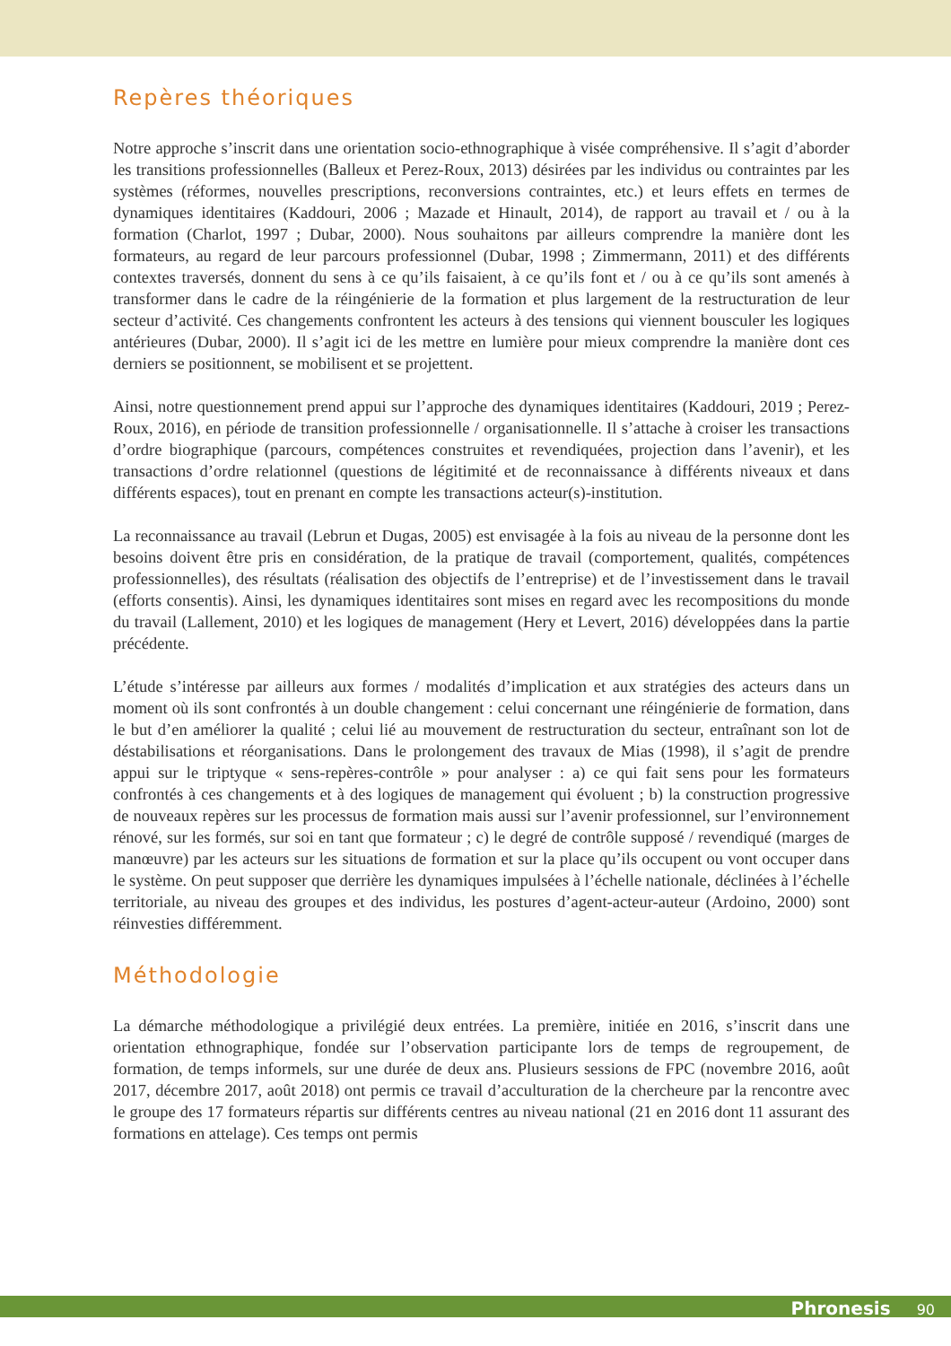Repères théoriques
Notre approche s’inscrit dans une orientation socio-ethnographique à visée compréhensive. Il s’agit d’aborder les transitions professionnelles (Balleux et Perez-Roux, 2013) désirées par les individus ou contraintes par les systèmes (réformes, nouvelles prescriptions, reconversions contraintes, etc.) et leurs effets en termes de dynamiques identitaires (Kaddouri, 2006 ; Mazade et Hinault, 2014), de rapport au travail et / ou à la formation (Charlot, 1997 ; Dubar, 2000). Nous souhaitons par ailleurs comprendre la manière dont les formateurs, au regard de leur parcours professionnel (Dubar, 1998 ; Zimmermann, 2011) et des différents contextes traversés, donnent du sens à ce qu’ils faisaient, à ce qu’ils font et / ou à ce qu’ils sont amenés à transformer dans le cadre de la réingénierie de la formation et plus largement de la restructuration de leur secteur d’activité. Ces changements confrontent les acteurs à des tensions qui viennent bousculer les logiques antérieures (Dubar, 2000). Il s’agit ici de les mettre en lumière pour mieux comprendre la manière dont ces derniers se positionnent, se mobilisent et se projettent.
Ainsi, notre questionnement prend appui sur l’approche des dynamiques identitaires (Kaddouri, 2019 ; Perez-Roux, 2016), en période de transition professionnelle / organisationnelle. Il s’attache à croiser les transactions d’ordre biographique (parcours, compétences construites et revendiquées, projection dans l’avenir), et les transactions d’ordre relationnel (questions de légitimité et de reconnaissance à différents niveaux et dans différents espaces), tout en prenant en compte les transactions acteur(s)-institution.
La reconnaissance au travail (Lebrun et Dugas, 2005) est envisagée à la fois au niveau de la personne dont les besoins doivent être pris en considération, de la pratique de travail (comportement, qualités, compétences professionnelles), des résultats (réalisation des objectifs de l’entreprise) et de l’investissement dans le travail (efforts consentis). Ainsi, les dynamiques identitaires sont mises en regard avec les recompositions du monde du travail (Lallement, 2010) et les logiques de management (Hery et Levert, 2016) développées dans la partie précédente.
L’étude s’intéresse par ailleurs aux formes / modalités d’implication et aux stratégies des acteurs dans un moment où ils sont confrontés à un double changement : celui concernant une réingénierie de formation, dans le but d’en améliorer la qualité ; celui lié au mouvement de restructuration du secteur, entraînant son lot de déstabilisations et réorganisations. Dans le prolongement des travaux de Mias (1998), il s’agit de prendre appui sur le triptyque « sens-repères-contrôle » pour analyser : a) ce qui fait sens pour les formateurs confrontés à ces changements et à des logiques de management qui évoluent ; b) la construction progressive de nouveaux repères sur les processus de formation mais aussi sur l’avenir professionnel, sur l’environnement rénové, sur les formés, sur soi en tant que formateur ; c) le degré de contrôle supposé / revendiqué (marges de manœuvre) par les acteurs sur les situations de formation et sur la place qu’ils occupent ou vont occuper dans le système. On peut supposer que derrière les dynamiques impulsées à l’échelle nationale, déclinées à l’échelle territoriale, au niveau des groupes et des individus, les postures d’agent-acteur-auteur (Ardoino, 2000) sont réinvesties différemment.
Méthodologie
La démarche méthodologique a privilégié deux entrées. La première, initiée en 2016, s’inscrit dans une orientation ethnographique, fondée sur l’observation participante lors de temps de regroupement, de formation, de temps informels, sur une durée de deux ans. Plusieurs sessions de FPC (novembre 2016, août 2017, décembre 2017, août 2018) ont permis ce travail d’acculturation de la chercheure par la rencontre avec le groupe des 17 formateurs répartis sur différents centres au niveau national (21 en 2016 dont 11 assurant des formations en attelage). Ces temps ont permis
Phronesis 90